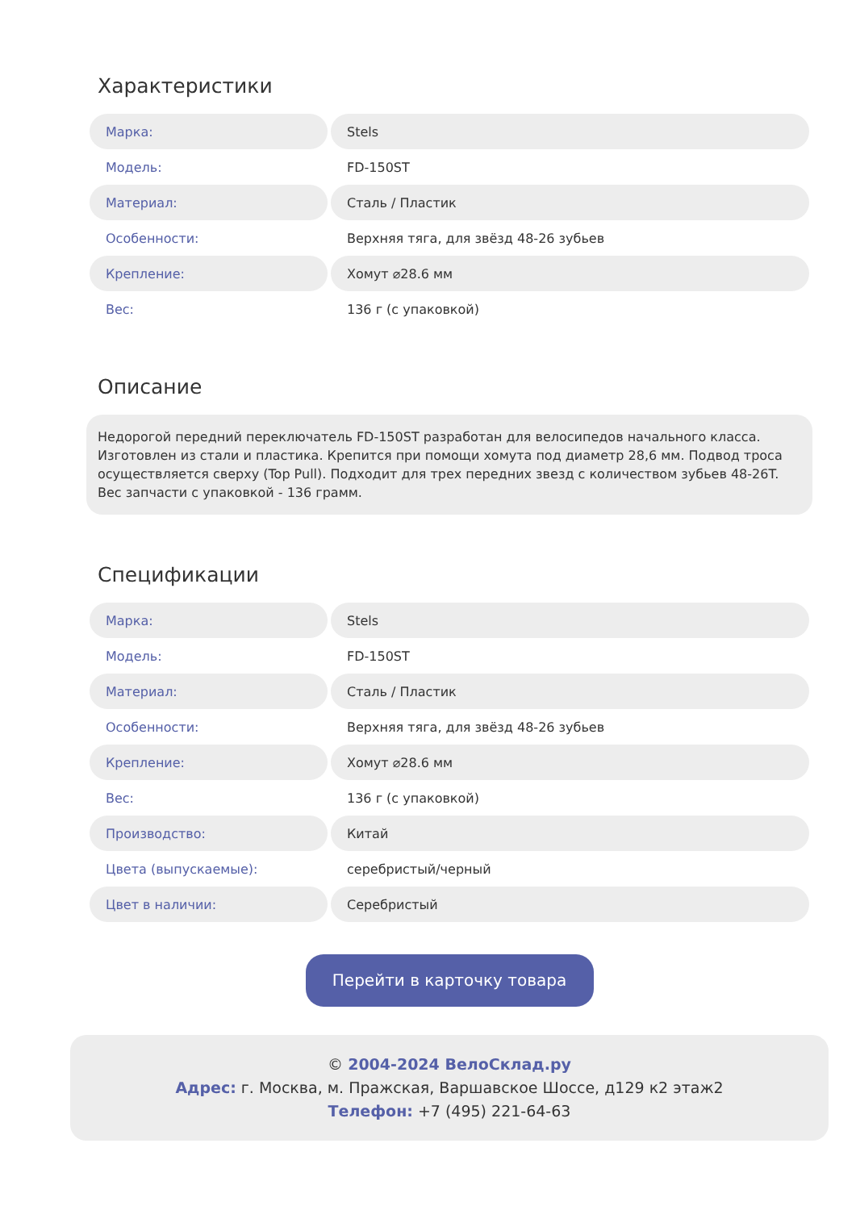Характеристики
| Марка: | Stels |
| Модель: | FD-150ST |
| Материал: | Сталь / Пластик |
| Особенности: | Верхняя тяга, для звёзд 48-26 зубьев |
| Крепление: | Хомут ⌀28.6 мм |
| Вес: | 136 г (с упаковкой) |
Описание
Недорогой передний переключатель FD-150ST разработан для велосипедов начального класса. Изготовлен из стали и пластика. Крепится при помощи хомута под диаметр 28,6 мм. Подвод троса осуществляется сверху (Top Pull). Подходит для трех передних звезд с количеством зубьев 48-26T. Вес запчасти с упаковкой - 136 грамм.
Спецификации
| Марка: | Stels |
| Модель: | FD-150ST |
| Материал: | Сталь / Пластик |
| Особенности: | Верхняя тяга, для звёзд 48-26 зубьев |
| Крепление: | Хомут ⌀28.6 мм |
| Вес: | 136 г (с упаковкой) |
| Производство: | Китай |
| Цвета (выпускаемые): | серебристый/черный |
| Цвет в наличии: | Серебристый |
Перейти в карточку товара
© 2004-2024 ВелоСклад.ру
Адрес: г. Москва, м. Пражская, Варшавское Шоссе, д129 к2 этаж2
Телефон: +7 (495) 221-64-63